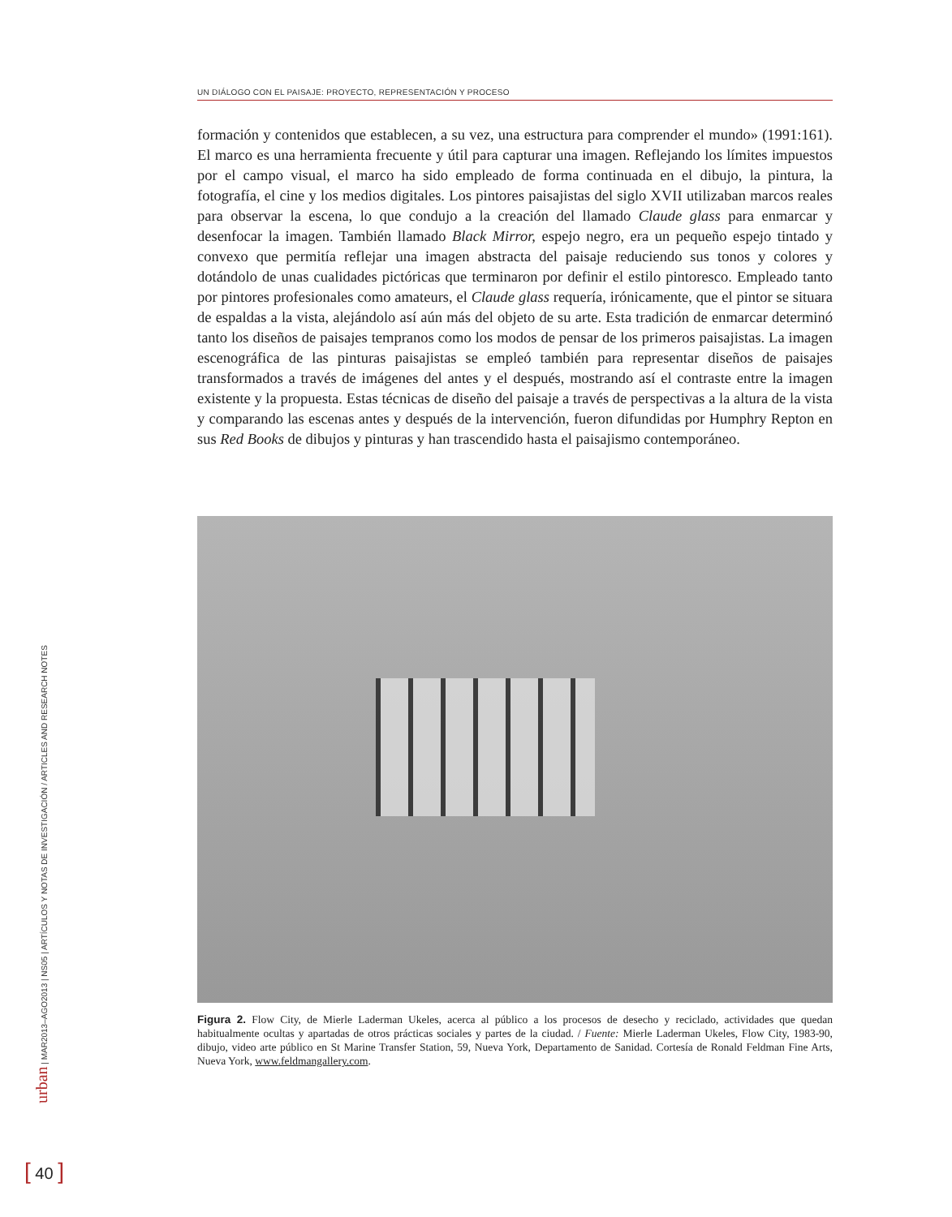UN DIÁLOGO CON EL PAISAJE: PROYECTO, REPRESENTACIÓN Y PROCESO
formación y contenidos que establecen, a su vez, una estructura para comprender el mundo» (1991:161). El marco es una herramienta frecuente y útil para capturar una imagen. Reflejando los límites impuestos por el campo visual, el marco ha sido empleado de forma continuada en el dibujo, la pintura, la fotografía, el cine y los medios digitales. Los pintores paisajistas del siglo XVII utilizaban marcos reales para observar la escena, lo que condujo a la creación del llamado Claude glass para enmarcar y desenfocar la imagen. También llamado Black Mirror, espejo negro, era un pequeño espejo tintado y convexo que permitía reflejar una imagen abstracta del paisaje reduciendo sus tonos y colores y dotándolo de unas cualidades pictóricas que terminaron por definir el estilo pintoresco. Empleado tanto por pintores profesionales como amateurs, el Claude glass requería, irónicamente, que el pintor se situara de espaldas a la vista, alejándolo así aún más del objeto de su arte. Esta tradición de enmarcar determinó tanto los diseños de paisajes tempranos como los modos de pensar de los primeros paisajistas. La imagen escenográfica de las pinturas paisajistas se empleó también para representar diseños de paisajes transformados a través de imágenes del antes y el después, mostrando así el contraste entre la imagen existente y la propuesta. Estas técnicas de diseño del paisaje a través de perspectivas a la altura de la vista y comparando las escenas antes y después de la intervención, fueron difundidas por Humphry Repton en sus Red Books de dibujos y pinturas y han trascendido hasta el paisajismo contemporáneo.
Figura 2. Flow City, de Mierle Laderman Ukeles, acerca al público a los procesos de desecho y reciclado, actividades que quedan habitualmente ocultas y apartadas de otros prácticas sociales y partes de la ciudad. / Fuente: Mierle Laderman Ukeles, Flow City, 1983-90, dibujo, video arte público en St Marine Transfer Station, 59, Nueva York, Departamento de Sanidad. Cortesía de Ronald Feldman Fine Arts, Nueva York, www.feldmangallery.com.
urban | MAR2013–AGO2013 | NS05 | ARTÍCULOS Y NOTAS DE INVESTIGACIÓN / ARTICLES AND RESEARCH NOTES
[ 40 ]